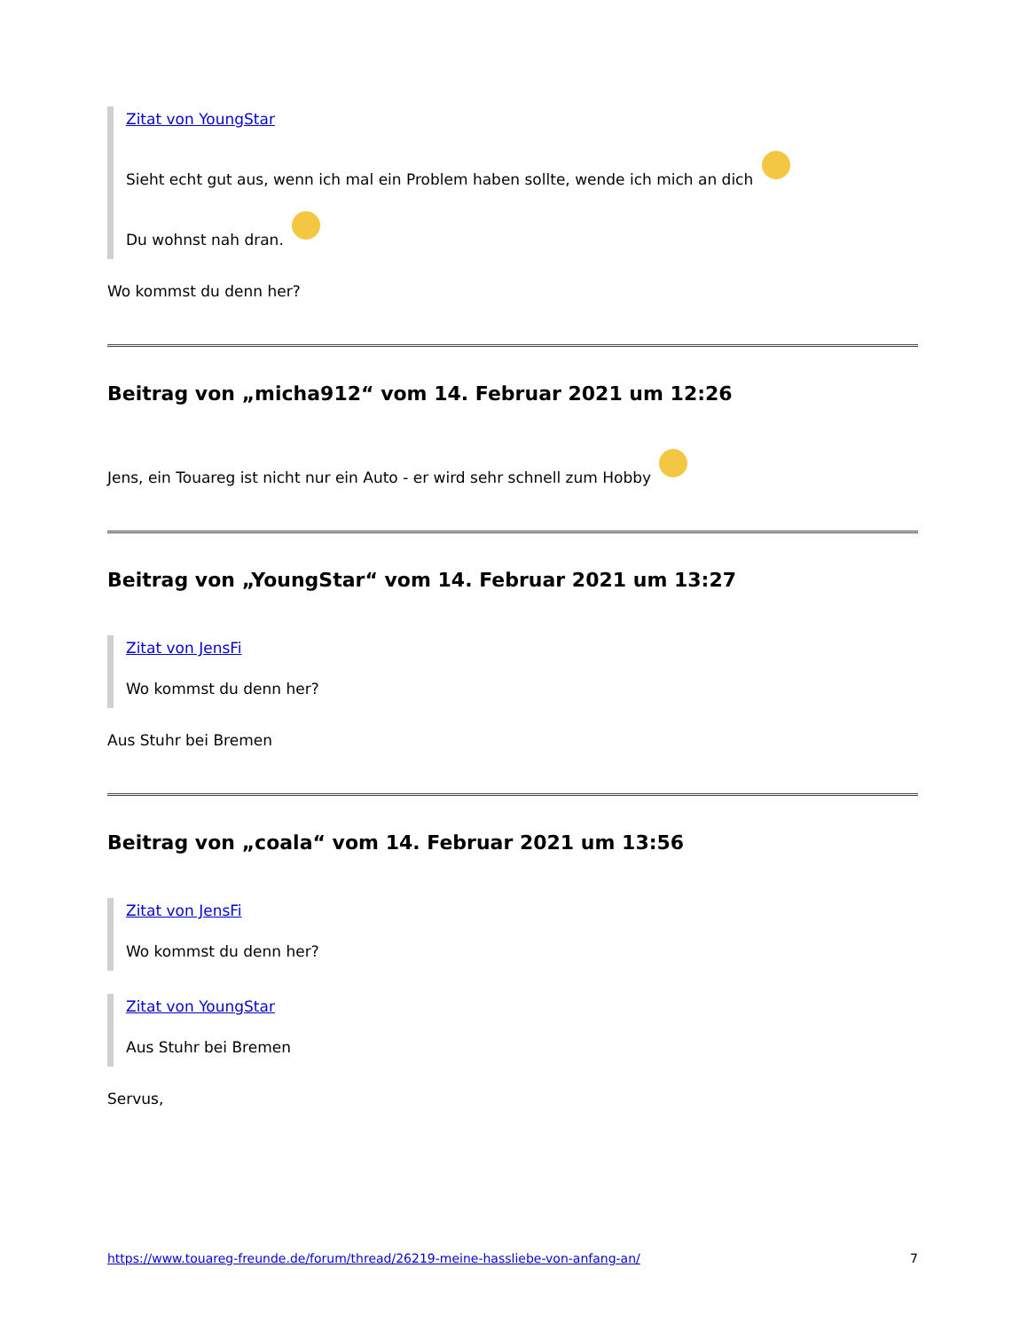Zitat von YoungStar
Sieht echt gut aus, wenn ich mal ein Problem haben sollte, wende ich mich an dich
Du wohnst nah dran.
Wo kommst du denn her?
Beitrag von „micha912“ vom 14. Februar 2021 um 12:26
Jens, ein Touareg ist nicht nur ein Auto - er wird sehr schnell zum Hobby
Beitrag von „YoungStar“ vom 14. Februar 2021 um 13:27
Zitat von JensFi
Wo kommst du denn her?
Aus Stuhr bei Bremen
Beitrag von „coala“ vom 14. Februar 2021 um 13:56
Zitat von JensFi
Wo kommst du denn her?
Zitat von YoungStar
Aus Stuhr bei Bremen
Servus,
https://www.touareg-freunde.de/forum/thread/26219-meine-hassliebe-von-anfang-an/ 7